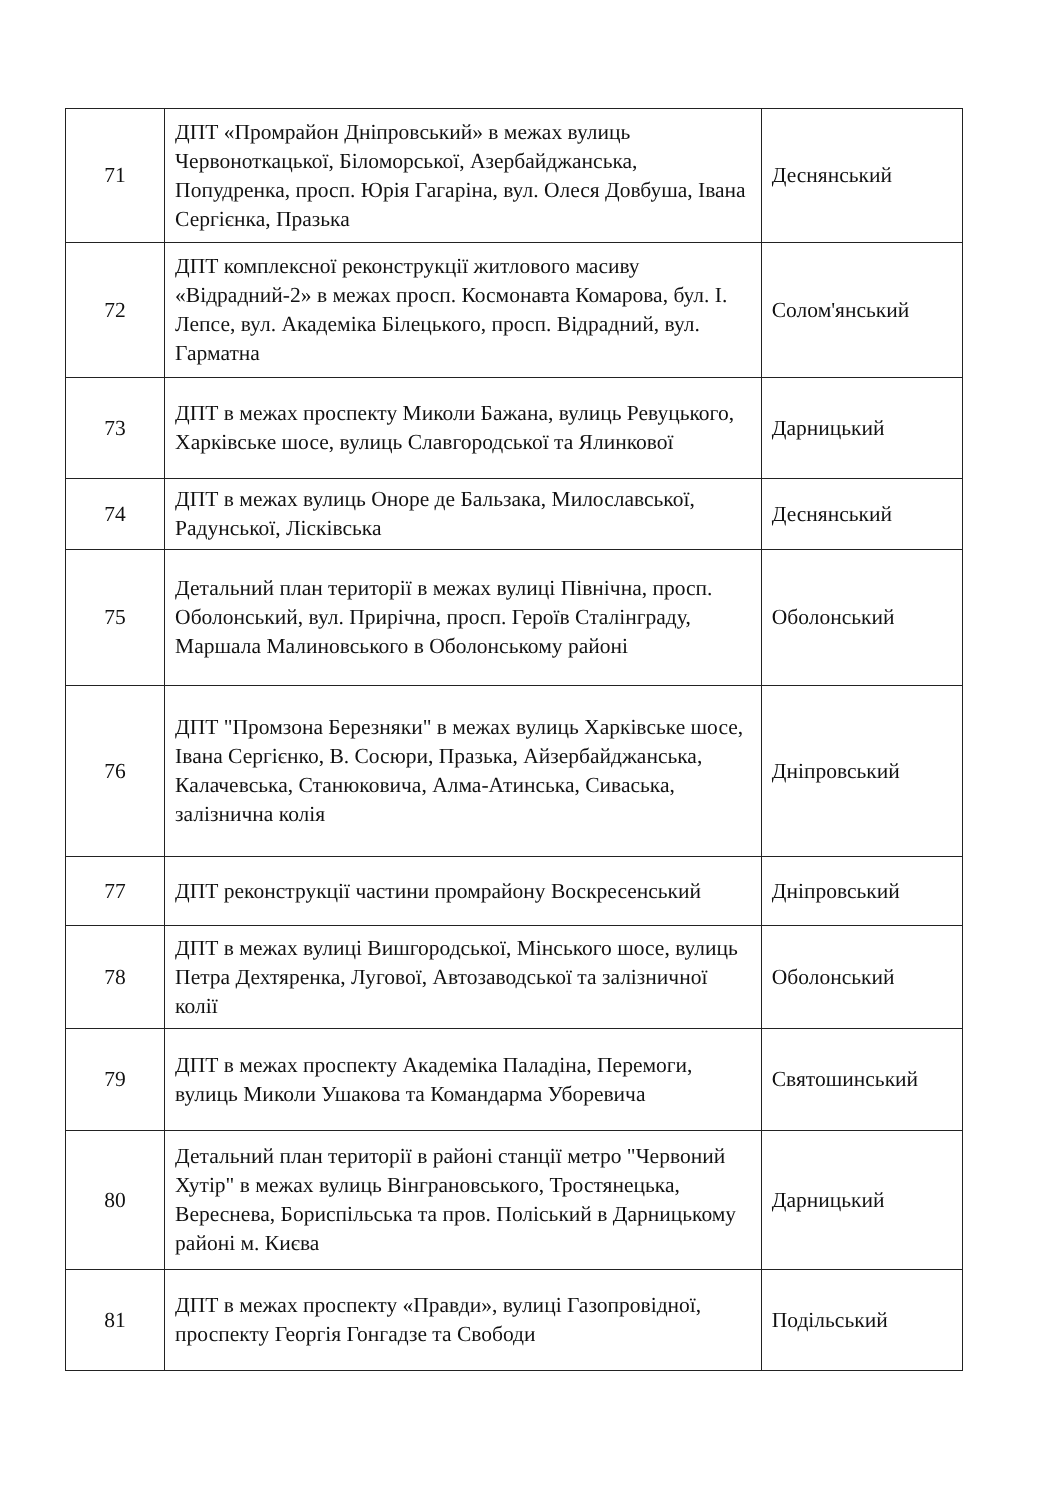| 71 | ДПТ «Промрайон Дніпровський» в межах вулиць Червоноткацької, Біломорської, Азербайджанська, Попудренка, просп. Юрія Гагаріна, вул. Олеся Довбуша, Івана Сергієнка, Празька | Деснянський |
| 72 | ДПТ комплексної реконструкції житлового масиву «Відрадний-2» в межах просп. Космонавта Комарова, бул. І. Лепсе, вул. Академіка Білецького, просп. Відрадний, вул. Гарматна | Солом'янський |
| 73 | ДПТ в межах проспекту Миколи Бажана, вулиць Ревуцького, Харківське шосе, вулиць Славгородської та Ялинкової | Дарницький |
| 74 | ДПТ в межах вулиць Оноре де Бальзака, Милославської, Радунської, Лісківська | Деснянський |
| 75 | Детальний план території в межах вулиці Північна, просп. Оболонський, вул. Прирічна, просп. Героїв Сталінграду, Маршала Малиновського в Оболонському районі | Оболонський |
| 76 | ДПТ "Промзона Березняки" в межах вулиць Харківське шосе, Івана Сергієнко, В. Сосюри, Празька, Айзербайджанська, Калачевська, Станюковича, Алма-Атинська, Сиваська, залізнична колія | Дніпровський |
| 77 | ДПТ реконструкції частини промрайону Воскресенський | Дніпровський |
| 78 | ДПТ в межах вулиці Вишгородської, Мінського шосе, вулиць Петра Дехтяренка, Лугової, Автозаводської та залізничної колії | Оболонський |
| 79 | ДПТ в межах проспекту Академіка Паладіна, Перемоги, вулиць Миколи Ушакова та Командарма Уборевича | Святошинський |
| 80 | Детальний план території в районі станції метро "Червоний Хутір" в межах вулиць Вінграновського, Тростянецька, Вереснева, Бориспільська та пров. Поліський в Дарницькому районі м. Києва | Дарницький |
| 81 | ДПТ в межах проспекту «Правди», вулиці Газопровідної, проспекту Георгія Гонгадзе та Свободи | Подільський |